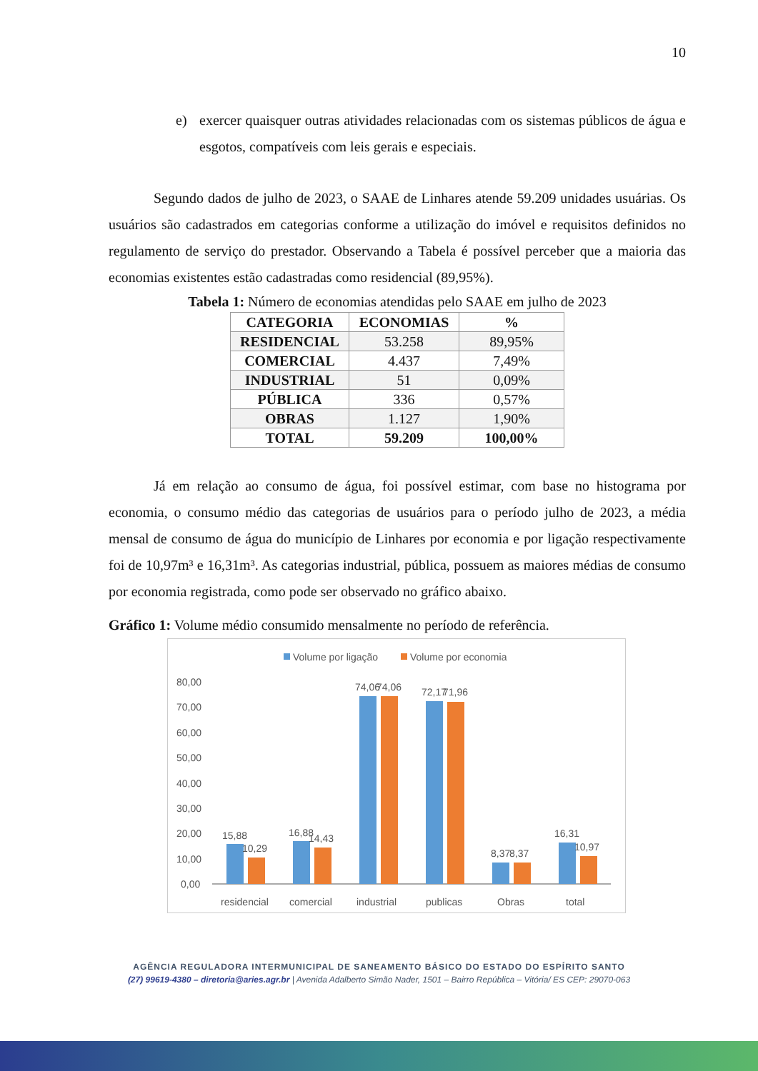10
e) exercer quaisquer outras atividades relacionadas com os sistemas públicos de água e esgotos, compatíveis com leis gerais e especiais.
Segundo dados de julho de 2023, o SAAE de Linhares atende 59.209 unidades usuárias. Os usuários são cadastrados em categorias conforme a utilização do imóvel e requisitos definidos no regulamento de serviço do prestador. Observando a Tabela é possível perceber que a maioria das economias existentes estão cadastradas como residencial (89,95%).
Tabela 1: Número de economias atendidas pelo SAAE em julho de 2023
| CATEGORIA | ECONOMIAS | % |
| --- | --- | --- |
| RESIDENCIAL | 53.258 | 89,95% |
| COMERCIAL | 4.437 | 7,49% |
| INDUSTRIAL | 51 | 0,09% |
| PÚBLICA | 336 | 0,57% |
| OBRAS | 1.127 | 1,90% |
| TOTAL | 59.209 | 100,00% |
Já em relação ao consumo de água, foi possível estimar, com base no histograma por economia, o consumo médio das categorias de usuários para o período julho de 2023, a média mensal de consumo de água do município de Linhares por economia e por ligação respectivamente foi de 10,97m³ e 16,31m³. As categorias industrial, pública, possuem as maiores médias de consumo por economia registrada, como pode ser observado no gráfico abaixo.
Gráfico 1: Volume médio consumido mensalmente no período de referência.
Volume por ligação
Volume por economia
80,00
70,00
60,00
50,00
40,00
30,00
20,00
10,00
0,00
15,88
10,29
16,88
14,43
74,06
74,06
72,17
71,96
8,37
8,37
16,31
10,97
residencial
comercial
industrial
publicas
Obras
total
AGÊNCIA REGULADORA INTERMUNICIPAL DE SANEAMENTO BÁSICO DO ESTADO DO ESPÍRITO SANTO
(27) 99619-4380 – diretoria@aries.agr.br | Avenida Adalberto Simão Nader, 1501 – Bairro República – Vitória/ ES CEP: 29070-063